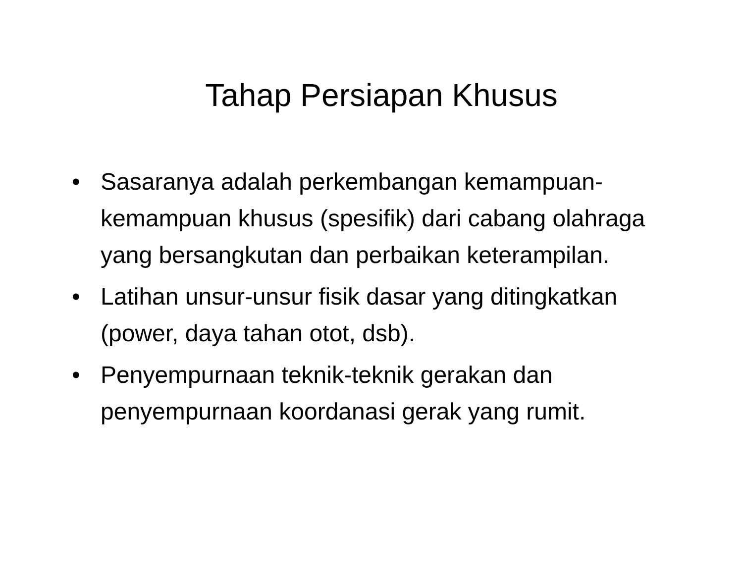Tahap Persiapan Khusus
• Sasaranya adalah perkembangan kemampuan-kemampuan khusus (spesifik) dari cabang olahraga yang bersangkutan dan perbaikan keterampilan.
• Latihan unsur-unsur fisik dasar yang ditingkatkan (power, daya tahan otot, dsb).
• Penyempurnaan teknik-teknik gerakan dan penyempurnaan koordanasi gerak yang rumit.